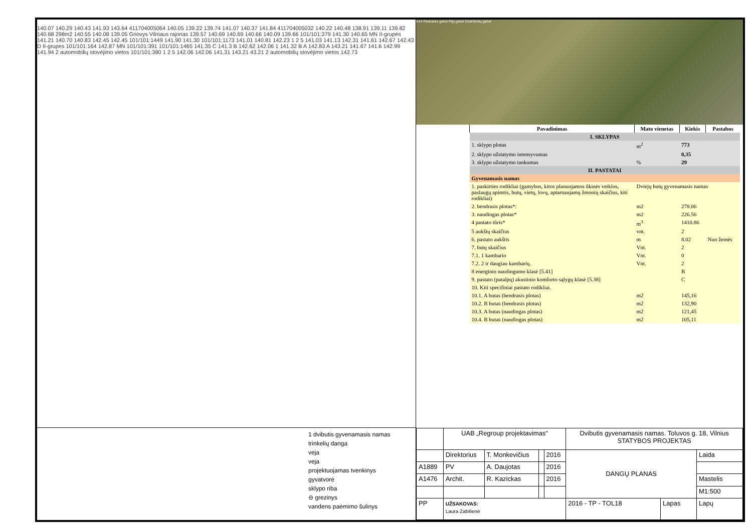140.07 140.29 140.43 141.93 143.64 411704005064 140.05 139.22 139.74 141.07 140.37 141.84 411704005032 140.22 140.48 138.91 139.11 139.82 140.68 298m2 140.55 140.08 139.05 Griovys Vilniaus rajonas 139.57 140.69 140.69 140.66 140.09 139.66 101/101:379 141.30 140.65 MN II-grupės 141.21 140.70 140.83 142.45 142.45 101/101:1449 141.90 141.30 101/101:1173 141.01 140.81 142.23 1 2 5 141.03 141.13 142.31 141.61 142.67 142.43 D II-grupes 101/101:164 142.87 MN 101/101:391 101/101:1465 141.35 C 141.3 B 142.62 142.06 1 141.32 B A 142.83 A 143.21 141.67 141.6 142.99 141.94 2 automobilių stovėjimo vietos 101/101:380 1 2 5 142.06 142.06 141.31 143.21 43.21 2 automobilių stovėjimo vietos 142.73
A14 Padvarės gatvė Pijų gatvė Dvarčionių gatvė
| Pavadinimas | Mato vienetas | Kiekis | Pastabos |
| --- | --- | --- | --- |
| I. SKLYPAS | | | |
| 1. sklypo plotas | m<sup>2</sup> | 773 | |
| 2. sklypo užstatymo intensyvumas | | 0,35 | |
| 3. sklypo užstatymo tankumas | % | 29 | |
| II. PASTATAI | | | |
| Gyvenamasis namas | | | |
| 1. paskirties rodikliai (gamybos, kitos planuojamos ūkinės veiklos, paslaugų apimtis, butų, vietų, lovų, aptarnaujamų žmonių skaičius, kiti rodikliai) | Dviejų butų gyvenamasis namas | | |
| 2. bendrasis plotas*: | m2 | 278.06 | |
| 3. naudingas plotas* | m2 | 226.56 | |
| 4 pastato tūris* | m<sup>3</sup> | 1410.86 | |
| 5 aukštų skaičius | vnt. | 2 | |
| 6. pastato aukštis | m | 8.02 | Nuo žemės |
| 7. butų skaičius | Vnt. | 2 | |
| 7.1. 1 kambario | Vnt. | 0 | |
| 7.2. 2 ir daugiau kambarių. | Vnt. | 2 | |
| 8 energinio naudingumo klasė [5.41] | | B | |
| 9. pastato (patalpų) akustinio komforto sąlygų klasė [5.38] | | C | |
| 10. Kiti specifiniai pastato rodikliai. | | | |
| 10.1. A butas (bendrasis plotas) | m2 | 145,16 | |
| 10.2. B butas (bendrasis plotas) | m2 | 132,90 | |
| 10.3. A butas (naudingas plotas) | m2 | 121,45 | |
| 10.4. B butas (naudingas plotas) | m2 | 105,11 | |
1 dvibutis gyvenamasis namas
trinkelių danga
veja
veja
projektuojamas tvenkinys
gyvatvorė
sklypo riba
⊖ grezinys
vandens paėmimo šulinys
| | UAB „Regroup projektavimas“ | | | | Dvibutis gyvenamasis namas. Toluvos g. 18, Vilnius STATYBOS PROJEKTAS | | |
| | Direktorius | T. Monkevičius | | 2016 | DANGŲ PLANAS | | Laida |
| A1889 | PV | A. Daujotas | | 2016 | | | |
| A1476 | Archit. | R. Kazickas | | 2016 | | | Mastelis |
| | | | | | | | M1:500 |
| PP | UŽSAKOVAS: Laura Zabilienė | | | | 2016 - TP - TOL18 | Lapas | Lapų |